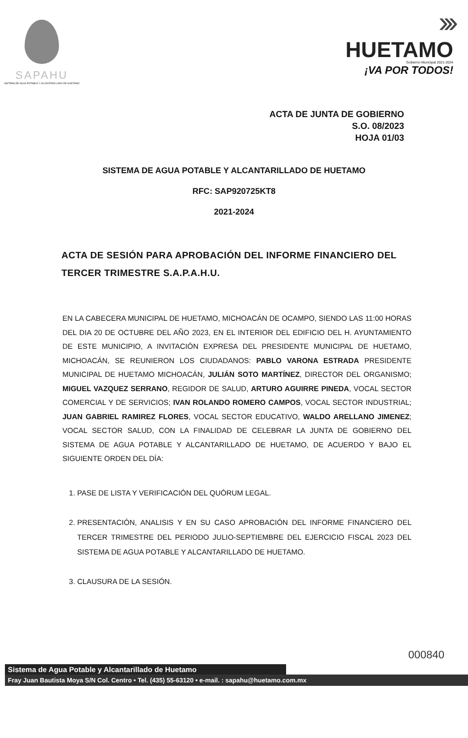SAPAHU
SISTEMA DE AGUA POTABLE Y ALCANTARILLADO DE HUETAMO
›››
HUETAMO
Gobierno Municipal 2021-2024
¡VA POR TODOS!
ACTA DE JUNTA DE GOBIERNO
S.O. 08/2023
HOJA 01/03
SISTEMA DE AGUA POTABLE Y ALCANTARILLADO DE HUETAMO
RFC: SAP920725KT8
2021-2024
ACTA DE SESIÓN PARA APROBACIÓN DEL INFORME FINANCIERO DEL TERCER TRIMESTRE S.A.P.A.H.U.
EN LA CABECERA MUNICIPAL DE HUETAMO, MICHOACÁN DE OCAMPO, SIENDO LAS 11:00 HORAS DEL DIA 20 DE OCTUBRE DEL AÑO 2023, EN EL INTERIOR DEL EDIFICIO DEL H. AYUNTAMIENTO DE ESTE MUNICIPIO, A INVITACIÓN EXPRESA DEL PRESIDENTE MUNICIPAL DE HUETAMO, MICHOACÁN, SE REUNIERON LOS CIUDADANOS: PABLO VARONA ESTRADA PRESIDENTE MUNICIPAL DE HUETAMO MICHOACÁN, JULIÁN SOTO MARTÍNEZ, DIRECTOR DEL ORGANISMO; MIGUEL VAZQUEZ SERRANO, REGIDOR DE SALUD, ARTURO AGUIRRE PINEDA, VOCAL SECTOR COMERCIAL Y DE SERVICIOS; IVAN ROLANDO ROMERO CAMPOS, VOCAL SECTOR INDUSTRIAL; JUAN GABRIEL RAMIREZ FLORES, VOCAL SECTOR EDUCATIVO, WALDO ARELLANO JIMENEZ; VOCAL SECTOR SALUD, CON LA FINALIDAD DE CELEBRAR LA JUNTA DE GOBIERNO DEL SISTEMA DE AGUA POTABLE Y ALCANTARILLADO DE HUETAMO, DE ACUERDO Y BAJO EL SIGUIENTE ORDEN DEL DÍA:
1. PASE DE LISTA Y VERIFICACIÓN DEL QUÓRUM LEGAL.
2. PRESENTACIÓN, ANALISIS Y EN SU CASO APROBACIÓN DEL INFORME FINANCIERO DEL TERCER TRIMESTRE DEL PERIODO JULIO-SEPTIEMBRE DEL EJERCICIO FISCAL 2023 DEL SISTEMA DE AGUA POTABLE Y ALCANTARILLADO DE HUETAMO.
3. CLAUSURA DE LA SESIÓN.
000840
Sistema de Agua Potable y Alcantarillado de Huetamo
Fray Juan Bautista Moya S/N Col. Centro • Tel. (435) 55-63120 • e-mail. : sapahu@huetamo.com.mx